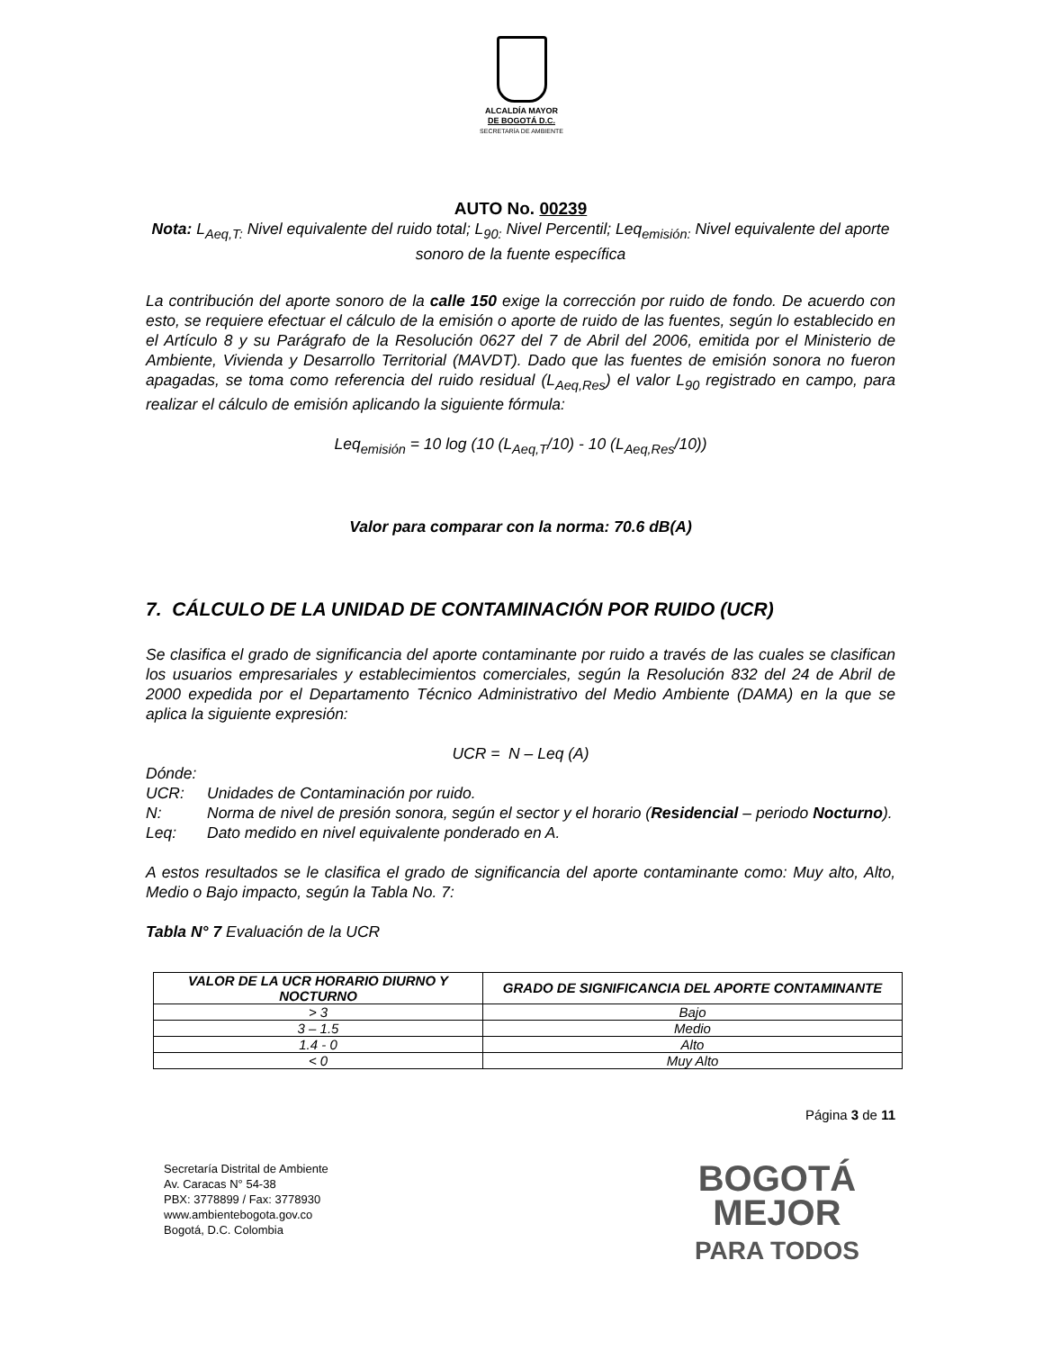ALCALDÍA MAYOR
DE BOGOTÁ D.C.
SECRETARÍA DE AMBIENTE
AUTO No. 00239
Nota: L<sub>Aeq,T:</sub> Nivel equivalente del ruido total; L<sub>90:</sub> Nivel Percentil; Leq<sub>emisión:</sub> Nivel equivalente del aporte sonoro de la fuente específica
La contribución del aporte sonoro de la calle 150 exige la corrección por ruido de fondo. De acuerdo con esto, se requiere efectuar el cálculo de la emisión o aporte de ruido de las fuentes, según lo establecido en el Artículo 8 y su Parágrafo de la Resolución 0627 del 7 de Abril del 2006, emitida por el Ministerio de Ambiente, Vivienda y Desarrollo Territorial (MAVDT). Dado que las fuentes de emisión sonora no fueron apagadas, se toma como referencia del ruido residual (L<sub>Aeq,Res</sub>) el valor L<sub>90</sub> registrado en campo, para realizar el cálculo de emisión aplicando la siguiente fórmula:
Leq<sub>emisión</sub> = 10 log (10 (L<sub>Aeq,T</sub>/10) - 10 (L<sub>Aeq,Res</sub>/10))
Valor para comparar con la norma: 70.6 dB(A)
7. CÁLCULO DE LA UNIDAD DE CONTAMINACIÓN POR RUIDO (UCR)
Se clasifica el grado de significancia del aporte contaminante por ruido a través de las cuales se clasifican los usuarios empresariales y establecimientos comerciales, según la Resolución 832 del 24 de Abril de 2000 expedida por el Departamento Técnico Administrativo del Medio Ambiente (DAMA) en la que se aplica la siguiente expresión:
UCR = N – Leq (A)
Dónde:
UCR: Unidades de Contaminación por ruido.
N: Norma de nivel de presión sonora, según el sector y el horario (Residencial – periodo Nocturno).
Leq: Dato medido en nivel equivalente ponderado en A.
A estos resultados se le clasifica el grado de significancia del aporte contaminante como: Muy alto, Alto, Medio o Bajo impacto, según la Tabla No. 7:
Tabla N° 7 Evaluación de la UCR
| VALOR DE LA UCR HORARIO DIURNO Y NOCTURNO | GRADO DE SIGNIFICANCIA DEL APORTE CONTAMINANTE |
| --- | --- |
| > 3 | Bajo |
| 3 – 1.5 | Medio |
| 1.4 - 0 | Alto |
| < 0 | Muy Alto |
Página 3 de 11
Secretaría Distrital de Ambiente
Av. Caracas N° 54-38
PBX: 3778899 / Fax: 3778930
www.ambientebogota.gov.co
Bogotá, D.C. Colombia
BOGOTÁ
MEJOR
PARA TODOS